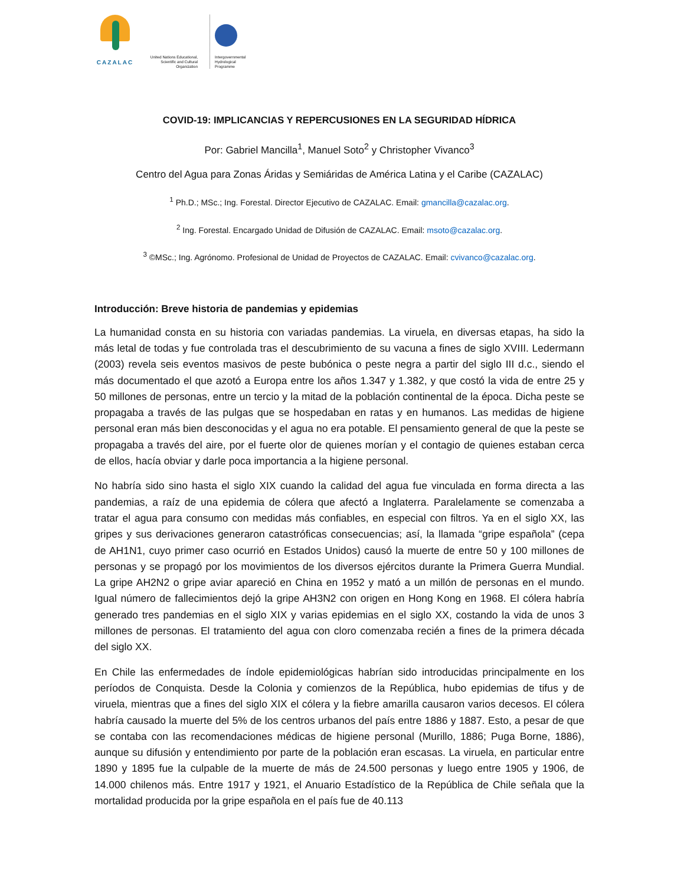CAZALAC
United Nations Educational, Scientific and Cultural Organization
Intergovernmental
Hydrological
Programme
COVID-19: IMPLICANCIAS Y REPERCUSIONES EN LA SEGURIDAD HÍDRICA
Por: Gabriel Mancilla<sup>1</sup>, Manuel Soto<sup>2</sup> y Christopher Vivanco<sup>3</sup>
Centro del Agua para Zonas Áridas y Semiáridas de América Latina y el Caribe (CAZALAC)
<sup>1</sup> Ph.D.; MSc.; Ing. Forestal. Director Ejecutivo de CAZALAC. Email: gmancilla@cazalac.org.
<sup>2</sup> Ing. Forestal. Encargado Unidad de Difusión de CAZALAC. Email: msoto@cazalac.org.
<sup>3</sup> ©MSc.; Ing. Agrónomo. Profesional de Unidad de Proyectos de CAZALAC. Email: cvivanco@cazalac.org.
Introducción: Breve historia de pandemias y epidemias
La humanidad consta en su historia con variadas pandemias. La viruela, en diversas etapas, ha sido la más letal de todas y fue controlada tras el descubrimiento de su vacuna a fines de siglo XVIII. Ledermann (2003) revela seis eventos masivos de peste bubónica o peste negra a partir del siglo III d.c., siendo el más documentado el que azotó a Europa entre los años 1.347 y 1.382, y que costó la vida de entre 25 y 50 millones de personas, entre un tercio y la mitad de la población continental de la época. Dicha peste se propagaba a través de las pulgas que se hospedaban en ratas y en humanos. Las medidas de higiene personal eran más bien desconocidas y el agua no era potable. El pensamiento general de que la peste se propagaba a través del aire, por el fuerte olor de quienes morían y el contagio de quienes estaban cerca de ellos, hacía obviar y darle poca importancia a la higiene personal.
No habría sido sino hasta el siglo XIX cuando la calidad del agua fue vinculada en forma directa a las pandemias, a raíz de una epidemia de cólera que afectó a Inglaterra. Paralelamente se comenzaba a tratar el agua para consumo con medidas más confiables, en especial con filtros. Ya en el siglo XX, las gripes y sus derivaciones generaron catastróficas consecuencias; así, la llamada “gripe española” (cepa de AH1N1, cuyo primer caso ocurrió en Estados Unidos) causó la muerte de entre 50 y 100 millones de personas y se propagó por los movimientos de los diversos ejércitos durante la Primera Guerra Mundial. La gripe AH2N2 o gripe aviar apareció en China en 1952 y mató a un millón de personas en el mundo. Igual número de fallecimientos dejó la gripe AH3N2 con origen en Hong Kong en 1968. El cólera habría generado tres pandemias en el siglo XIX y varias epidemias en el siglo XX, costando la vida de unos 3 millones de personas. El tratamiento del agua con cloro comenzaba recién a fines de la primera década del siglo XX.
En Chile las enfermedades de índole epidemiológicas habrían sido introducidas principalmente en los períodos de Conquista. Desde la Colonia y comienzos de la República, hubo epidemias de tifus y de viruela, mientras que a fines del siglo XIX el cólera y la fiebre amarilla causaron varios decesos. El cólera habría causado la muerte del 5% de los centros urbanos del país entre 1886 y 1887. Esto, a pesar de que se contaba con las recomendaciones médicas de higiene personal (Murillo, 1886; Puga Borne, 1886), aunque su difusión y entendimiento por parte de la población eran escasas. La viruela, en particular entre 1890 y 1895 fue la culpable de la muerte de más de 24.500 personas y luego entre 1905 y 1906, de 14.000 chilenos más. Entre 1917 y 1921, el Anuario Estadístico de la República de Chile señala que la mortalidad producida por la gripe española en el país fue de 40.113